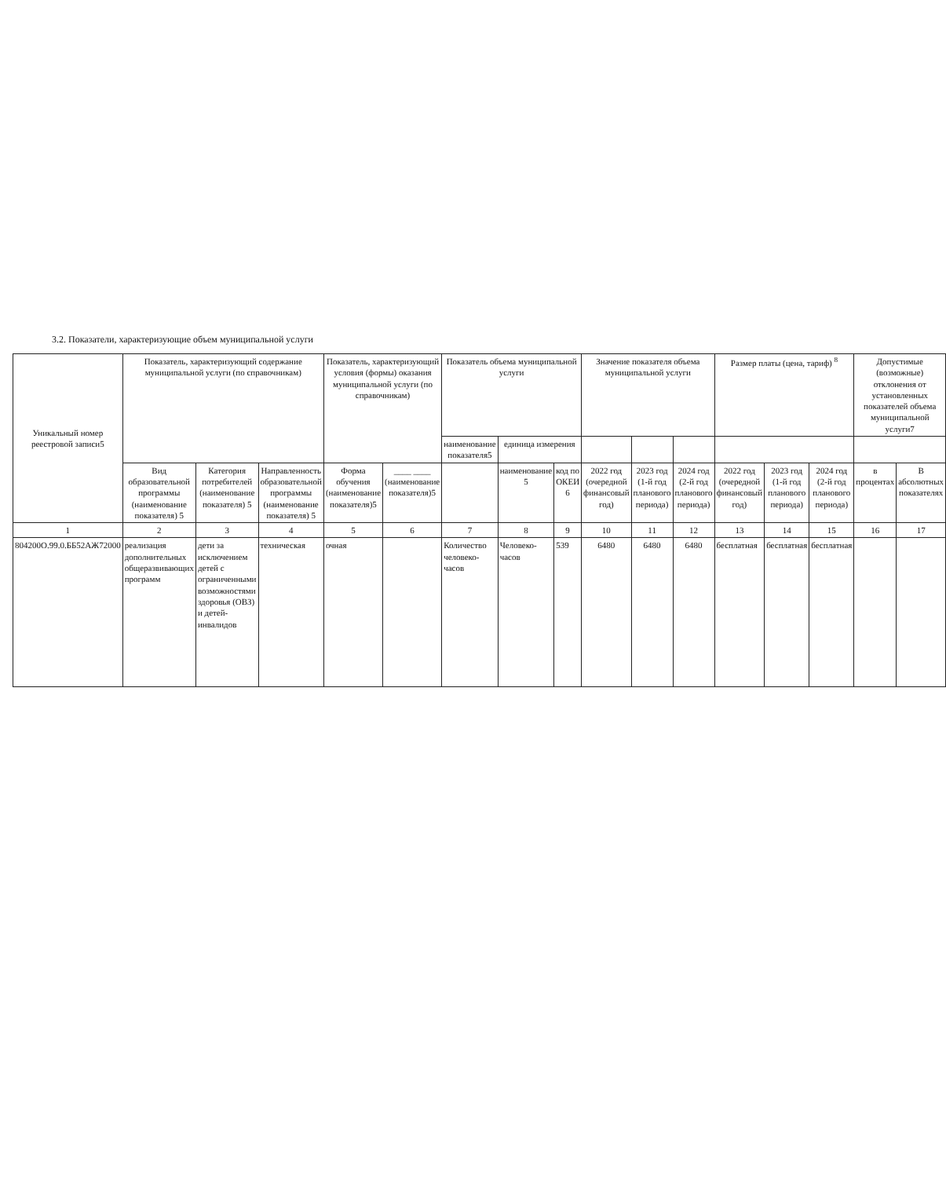3.2. Показатели, характеризующие объем муниципальной услуги
| Уникальный номер реестровой записи5 | Показатель, характеризующий содержание муниципальной услуги (по справочникам) | | | Показатель, характеризующий условия (формы) оказания муниципальной услуги (по справочникам) | | Показатель объема муниципальной услуги | | | Значение показателя объема муниципальной услуги | | | Размер платы (цена, тариф) <sup>8</sup> | | | Допустимые (возможные) отклонения от установленных показателей объема муниципальной услуги7 | |
| --- | --- | --- | --- | --- | --- | --- | --- | --- | --- | --- | --- | --- | --- | --- | --- | --- |
| | | | | | | наименование показателя5 | единица измерения | | | | | | | | | |
| | Вид образовательной программы (наименование показателя) 5 | Категория потребителей (наименование показателя) 5 | Направленность образовательной программы (наименование показателя) 5 | Форма обучения (наименование показателя)5 | ____ ____ (наименование показателя)5 | | наименование 5 | код по ОКЕИ 6 | 2022 год (очередной финансовый год) | 2023 год (1-й год планового периода) | 2024 год (2-й год планового периода) | 2022 год (очередной финансовый год) | 2023 год (1-й год планового периода) | 2024 год (2-й год планового периода) | в процентах | В абсолютных показателях |
| 1 | 2 | 3 | 4 | 5 | 6 | 7 | 8 | 9 | 10 | 11 | 12 | 13 | 14 | 15 | 16 | 17 |
| 804200О.99.0.ББ52АЖ72000 | реализация дополнительных общеразвивающих программ | дети за исключением детей с ограниченными возможностями здоровья (ОВЗ) и детей-инвалидов | техническая | очная | | Количество человеко-часов | Человеко-часов | 539 | 6480 | 6480 | 6480 | бесплатная | бесплатная | бесплатная | | |